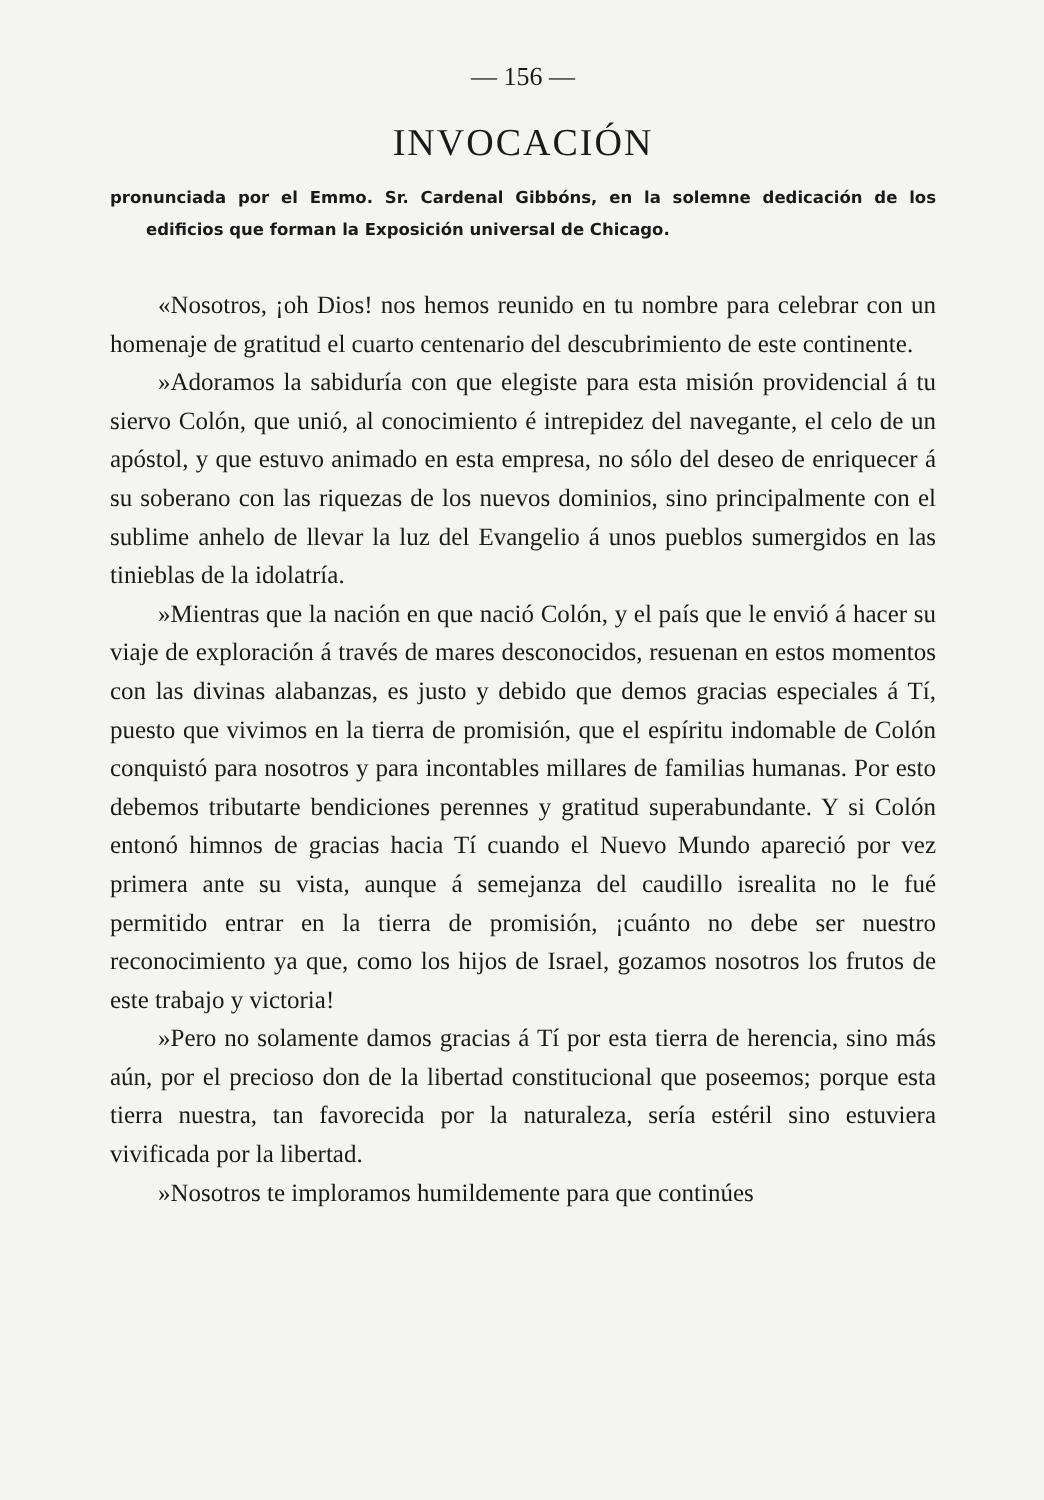— 156 —
INVOCACIÓN
pronunciada por el Emmo. Sr. Cardenal Gibbóns, en la solemne dedicación de los edificios que forman la Exposición universal de Chicago.
«Nosotros, ¡oh Dios! nos hemos reunido en tu nombre para celebrar con un homenaje de gratitud el cuarto centenario del descubrimiento de este continente.
»Adoramos la sabiduría con que elegiste para esta misión providencial á tu siervo Colón, que unió, al conocimiento é intrepidez del navegante, el celo de un apóstol, y que estuvo animado en esta empresa, no sólo del deseo de enriquecer á su soberano con las riquezas de los nuevos dominios, sino principalmente con el sublime anhelo de llevar la luz del Evangelio á unos pueblos sumergidos en las tinieblas de la idolatría.
»Mientras que la nación en que nació Colón, y el país que le envió á hacer su viaje de exploración á través de mares desconocidos, resuenan en estos momentos con las divinas alabanzas, es justo y debido que demos gracias especiales á Tí, puesto que vivimos en la tierra de promisión, que el espíritu indomable de Colón conquistó para nosotros y para incontables millares de familias humanas. Por esto debemos tributarte bendiciones perennes y gratitud superabundante. Y si Colón entonó himnos de gracias hacia Tí cuando el Nuevo Mundo apareció por vez primera ante su vista, aunque á semejanza del caudillo isrealita no le fué permitido entrar en la tierra de promisión, ¡cuánto no debe ser nuestro reconocimiento ya que, como los hijos de Israel, gozamos nosotros los frutos de este trabajo y victoria!
»Pero no solamente damos gracias á Tí por esta tierra de herencia, sino más aún, por el precioso don de la libertad constitucional que poseemos; porque esta tierra nuestra, tan favorecida por la naturaleza, sería estéril sino estuviera vivificada por la libertad.
»Nosotros te imploramos humildemente para que continúes